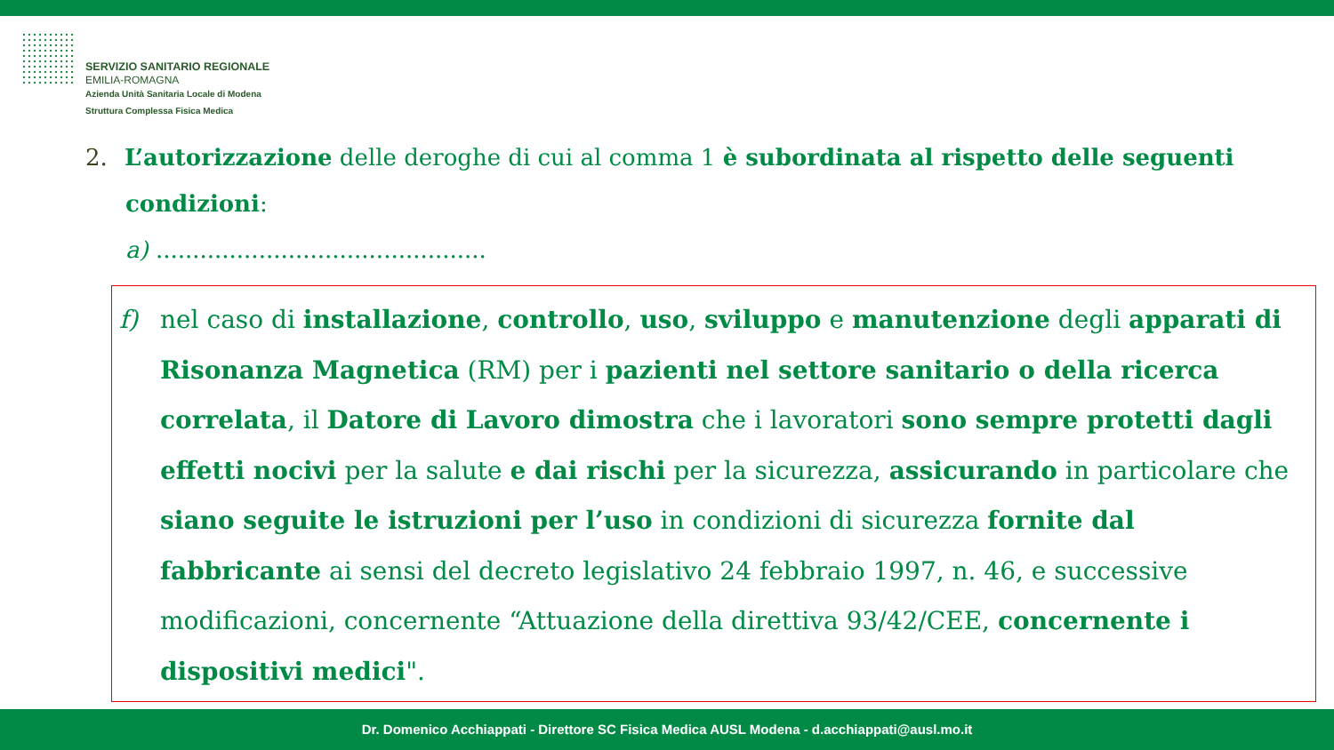SERVIZIO SANITARIO REGIONALE
EMILIA-ROMAGNA
Azienda Unità Sanitaria Locale di Modena
Struttura Complessa Fisica Medica
2. L’autorizzazione delle deroghe di cui al comma 1 è subordinata al rispetto delle seguenti
condizioni:
a) .............................................
f) nel caso di installazione, controllo, uso, sviluppo e manutenzione degli apparati di Risonanza Magnetica (RM) per i pazienti nel settore sanitario o della ricerca correlata, il Datore di Lavoro dimostra che i lavoratori sono sempre protetti dagli effetti nocivi per la salute e dai rischi per la sicurezza, assicurando in particolare che siano seguite le istruzioni per l’uso in condizioni di sicurezza fornite dal fabbricante ai sensi del decreto legislativo 24 febbraio 1997, n. 46, e successive modificazioni, concernente “Attuazione della direttiva 93/42/CEE, concernente i dispositivi medici".
Dr. Domenico Acchiappati - Direttore SC Fisica Medica AUSL Modena - d.acchiappati@ausl.mo.it